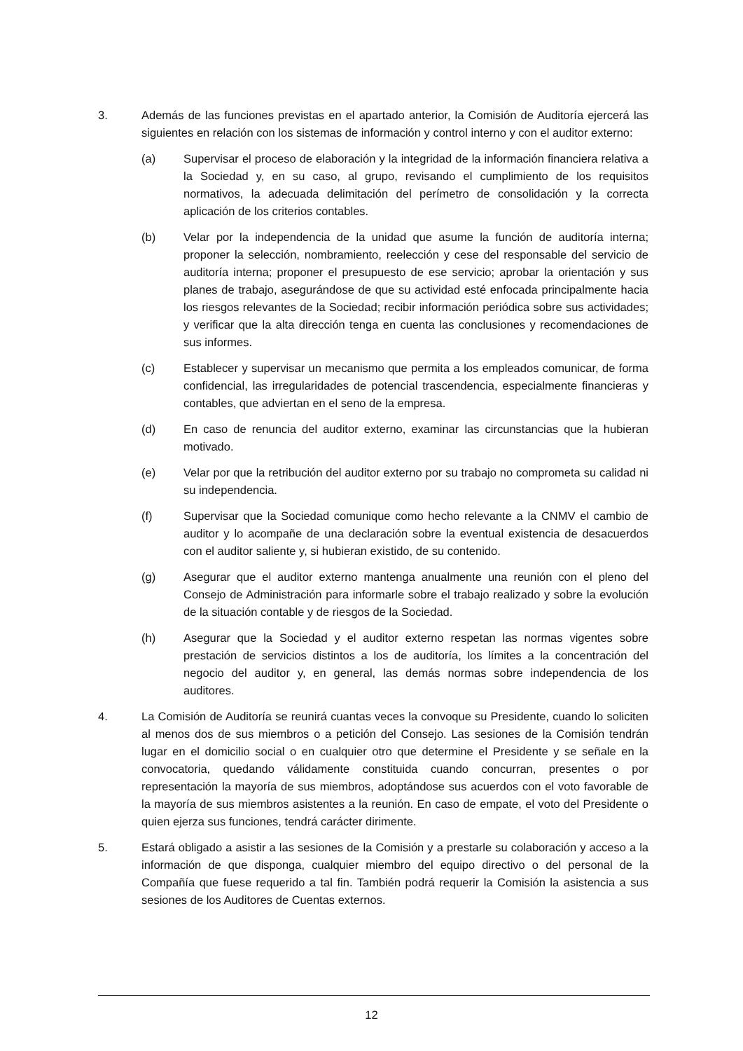3. Además de las funciones previstas en el apartado anterior, la Comisión de Auditoría ejercerá las siguientes en relación con los sistemas de información y control interno y con el auditor externo:
(a) Supervisar el proceso de elaboración y la integridad de la información financiera relativa a la Sociedad y, en su caso, al grupo, revisando el cumplimiento de los requisitos normativos, la adecuada delimitación del perímetro de consolidación y la correcta aplicación de los criterios contables.
(b) Velar por la independencia de la unidad que asume la función de auditoría interna; proponer la selección, nombramiento, reelección y cese del responsable del servicio de auditoría interna; proponer el presupuesto de ese servicio; aprobar la orientación y sus planes de trabajo, asegurándose de que su actividad esté enfocada principalmente hacia los riesgos relevantes de la Sociedad; recibir información periódica sobre sus actividades; y verificar que la alta dirección tenga en cuenta las conclusiones y recomendaciones de sus informes.
(c) Establecer y supervisar un mecanismo que permita a los empleados comunicar, de forma confidencial, las irregularidades de potencial trascendencia, especialmente financieras y contables, que adviertan en el seno de la empresa.
(d) En caso de renuncia del auditor externo, examinar las circunstancias que la hubieran motivado.
(e) Velar por que la retribución del auditor externo por su trabajo no comprometa su calidad ni su independencia.
(f) Supervisar que la Sociedad comunique como hecho relevante a la CNMV el cambio de auditor y lo acompañe de una declaración sobre la eventual existencia de desacuerdos con el auditor saliente y, si hubieran existido, de su contenido.
(g) Asegurar que el auditor externo mantenga anualmente una reunión con el pleno del Consejo de Administración para informarle sobre el trabajo realizado y sobre la evolución de la situación contable y de riesgos de la Sociedad.
(h) Asegurar que la Sociedad y el auditor externo respetan las normas vigentes sobre prestación de servicios distintos a los de auditoría, los límites a la concentración del negocio del auditor y, en general, las demás normas sobre independencia de los auditores.
4. La Comisión de Auditoría se reunirá cuantas veces la convoque su Presidente, cuando lo soliciten al menos dos de sus miembros o a petición del Consejo. Las sesiones de la Comisión tendrán lugar en el domicilio social o en cualquier otro que determine el Presidente y se señale en la convocatoria, quedando válidamente constituida cuando concurran, presentes o por representación la mayoría de sus miembros, adoptándose sus acuerdos con el voto favorable de la mayoría de sus miembros asistentes a la reunión. En caso de empate, el voto del Presidente o quien ejerza sus funciones, tendrá carácter dirimente.
5. Estará obligado a asistir a las sesiones de la Comisión y a prestarle su colaboración y acceso a la información de que disponga, cualquier miembro del equipo directivo o del personal de la Compañía que fuese requerido a tal fin. También podrá requerir la Comisión la asistencia a sus sesiones de los Auditores de Cuentas externos.
12